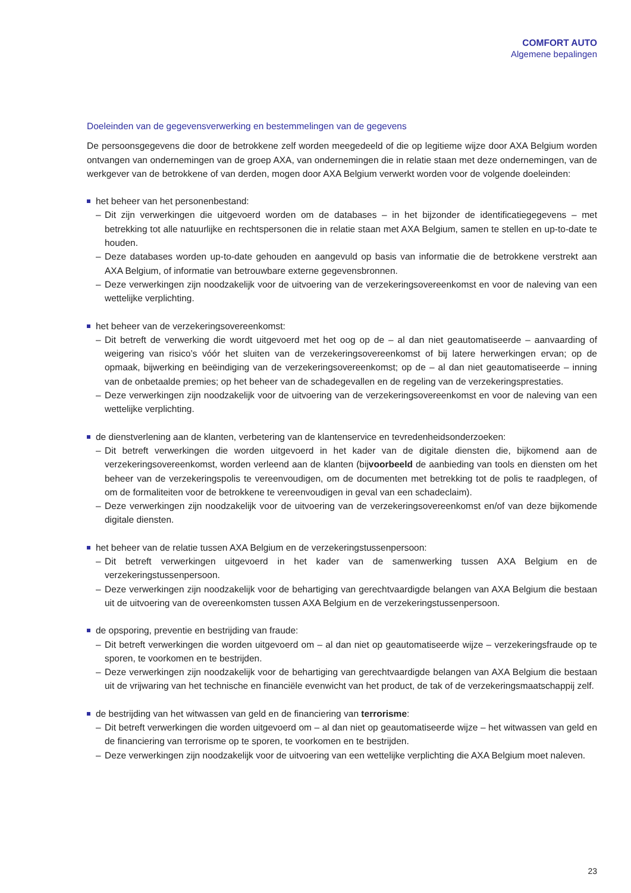COMFORT AUTO
Algemene bepalingen
Doeleinden van de gegevensverwerking en bestemmelingen van de gegevens
De persoonsgegevens die door de betrokkene zelf worden meegedeeld of die op legitieme wijze door AXA Belgium worden ontvangen van ondernemingen van de groep AXA, van ondernemingen die in relatie staan met deze ondernemingen, van de werkgever van de betrokkene of van derden, mogen door AXA Belgium verwerkt worden voor de volgende doeleinden:
het beheer van het personenbestand:
– Dit zijn verwerkingen die uitgevoerd worden om de databases – in het bijzonder de identificatiegegevens – met betrekking tot alle natuurlijke en rechtspersonen die in relatie staan met AXA Belgium, samen te stellen en up-to-date te houden.
– Deze databases worden up-to-date gehouden en aangevuld op basis van informatie die de betrokkene verstrekt aan AXA Belgium, of informatie van betrouwbare externe gegevensbronnen.
– Deze verwerkingen zijn noodzakelijk voor de uitvoering van de verzekeringsovereenkomst en voor de naleving van een wettelijke verplichting.
het beheer van de verzekeringsovereenkomst:
– Dit betreft de verwerking die wordt uitgevoerd met het oog op de – al dan niet geautomatiseerde – aanvaarding of weigering van risico’s vóór het sluiten van de verzekeringsovereenkomst of bij latere herwerkingen ervan; op de opmaak, bijwerking en beëindiging van de verzekeringsovereenkomst; op de – al dan niet geautomatiseerde – inning van de onbetaalde premies; op het beheer van de schadegevallen en de regeling van de verzekeringsprestaties.
– Deze verwerkingen zijn noodzakelijk voor de uitvoering van de verzekeringsovereenkomst en voor de naleving van een wettelijke verplichting.
de dienstverlening aan de klanten, verbetering van de klantenservice en tevredenheidsonderzoeken:
– Dit betreft verwerkingen die worden uitgevoerd in het kader van de digitale diensten die, bijkomend aan de verzekeringsovereenkomst, worden verleend aan de klanten (bijvoorbeeld de aanbieding van tools en diensten om het beheer van de verzekeringspolis te vereenvoudigen, om de documenten met betrekking tot de polis te raadplegen, of om de formaliteiten voor de betrokkene te vereenvoudigen in geval van een schadeclaim).
– Deze verwerkingen zijn noodzakelijk voor de uitvoering van de verzekeringsovereenkomst en/of van deze bijkomende digitale diensten.
het beheer van de relatie tussen AXA Belgium en de verzekeringstussenpersoon:
– Dit betreft verwerkingen uitgevoerd in het kader van de samenwerking tussen AXA Belgium en de verzekeringstussenpersoon.
– Deze verwerkingen zijn noodzakelijk voor de behartiging van gerechtvaardigde belangen van AXA Belgium die bestaan uit de uitvoering van de overeenkomsten tussen AXA Belgium en de verzekeringstussenpersoon.
de opsporing, preventie en bestrijding van fraude:
– Dit betreft verwerkingen die worden uitgevoerd om – al dan niet op geautomatiseerde wijze – verzekeringsfraude op te sporen, te voorkomen en te bestrijden.
– Deze verwerkingen zijn noodzakelijk voor de behartiging van gerechtvaardigde belangen van AXA Belgium die bestaan uit de vrijwaring van het technische en financiële evenwicht van het product, de tak of de verzekeringsmaatschappij zelf.
de bestrijding van het witwassen van geld en de financiering van terrorisme:
– Dit betreft verwerkingen die worden uitgevoerd om – al dan niet op geautomatiseerde wijze – het witwassen van geld en de financiering van terrorisme op te sporen, te voorkomen en te bestrijden.
– Deze verwerkingen zijn noodzakelijk voor de uitvoering van een wettelijke verplichting die AXA Belgium moet naleven.
23